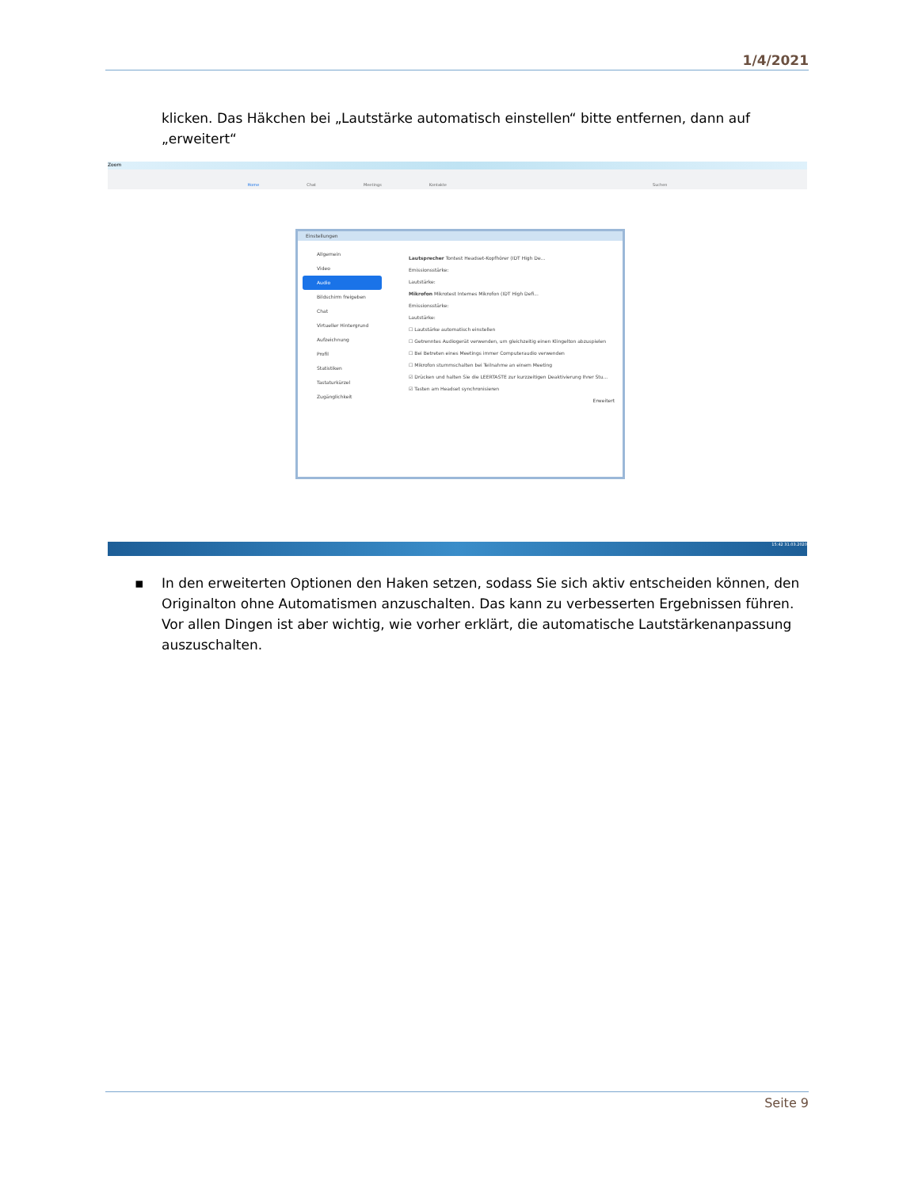1/4/2021
klicken. Das Häkchen bei „Lautstärke automatisch einstellen“ bitte entfernen, dann auf „erweitert“
Zoom
Home Chat Meetings Kontakte Suchen
Einstellungen
Allgemein
Video
Audio
Bildschirm freigeben
Chat
Virtueller Hintergrund
Aufzeichnung
Profil
Statistiken
Tastaturkürzel
Zugänglichkeit
Lautsprecher Tontest Headset-Kopfhörer (IDT High De...
Emissionsstärke:
Lautstärke:
Mikrofon Mikrotest Internes Mikrofon (IDT High Defi...
Emissionsstärke:
Lautstärke:
☐ Lautstärke automatisch einstellen
☐ Getrenntes Audiogerät verwenden, um gleichzeitig einen Klingelton abzuspielen
☐ Bei Betreten eines Meetings immer Computeraudio verwenden
☐ Mikrofon stummschalten bei Teilnahme an einem Meeting
☑ Drücken und halten Sie die LEERTASTE zur kurzzeitigen Deaktivierung Ihrer Stu...
☑ Tasten am Headset synchronisieren
Erweitert
15:42 31.03.2020
▪ In den erweiterten Optionen den Haken setzen, sodass Sie sich aktiv entscheiden können, den Originalton ohne Automatismen anzuschalten. Das kann zu verbesserten Ergebnissen führen. Vor allen Dingen ist aber wichtig, wie vorher erklärt, die automatische Lautstärkenanpassung auszuschalten.
Seite 9